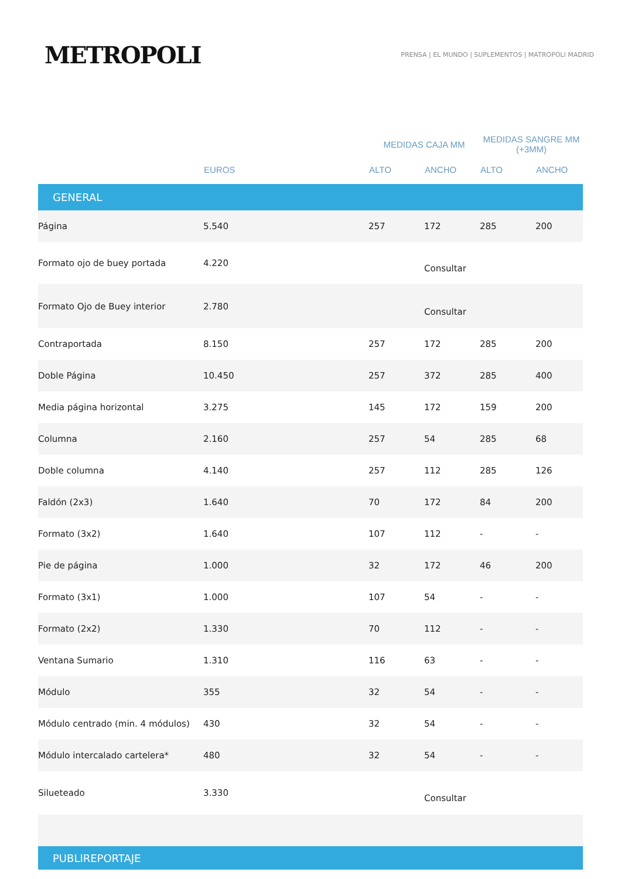METROPOLI
PRENSA | EL MUNDO | SUPLEMENTOS | MATROPOLI MADRID
| | | MEDIDAS CAJA MM | | MEDIDAS SANGRE MM (+3MM) | |
| --- | --- | --- | --- | --- | --- |
| | EUROS | ALTO | ANCHO | ALTO | ANCHO |
| GENERAL | | | | | |
| Página | 5.540 | 257 | 172 | 285 | 200 |
| Formato ojo de buey portada | 4.220 | | Consultar | | |
| Formato Ojo de Buey interior | 2.780 | | Consultar | | |
| Contraportada | 8.150 | 257 | 172 | 285 | 200 |
| Doble Página | 10.450 | 257 | 372 | 285 | 400 |
| Media página horizontal | 3.275 | 145 | 172 | 159 | 200 |
| Columna | 2.160 | 257 | 54 | 285 | 68 |
| Doble columna | 4.140 | 257 | 112 | 285 | 126 |
| Faldón (2x3) | 1.640 | 70 | 172 | 84 | 200 |
| Formato (3x2) | 1.640 | 107 | 112 | - | - |
| Pie de página | 1.000 | 32 | 172 | 46 | 200 |
| Formato (3x1) | 1.000 | 107 | 54 | - | - |
| Formato (2x2) | 1.330 | 70 | 112 | - | - |
| Ventana Sumario | 1.310 | 116 | 63 | - | - |
| Módulo | 355 | 32 | 54 | - | - |
| Módulo centrado (min. 4 módulos) | 430 | 32 | 54 | - | - |
| Módulo intercalado cartelera* | 480 | 32 | 54 | - | - |
| Silueteado | 3.330 | | Consultar | | |
| PUBLIREPORTAJE | | | | | |